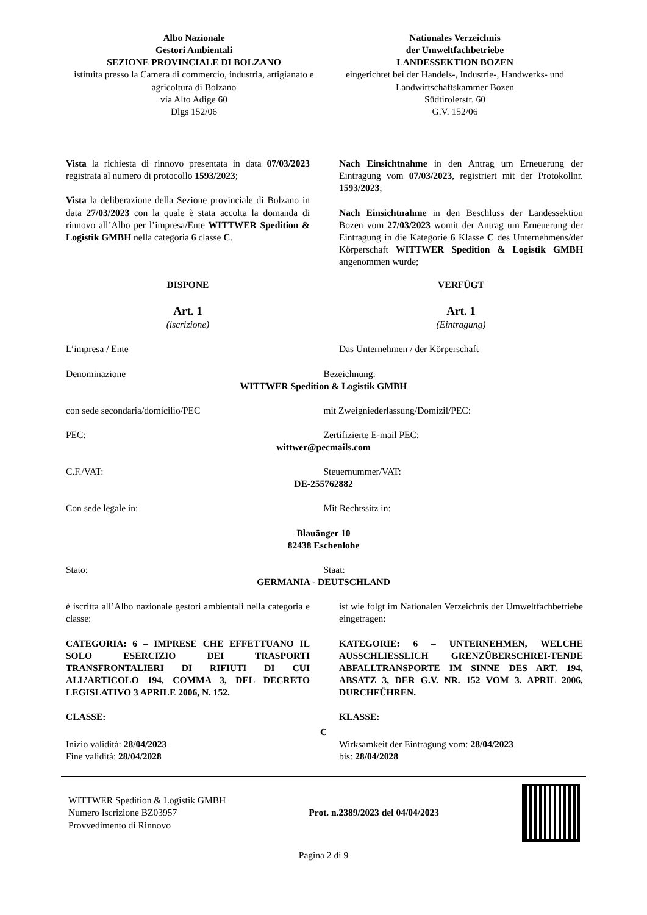Albo Nazionale
Gestori Ambientali
SEZIONE PROVINCIALE DI BOLZANO
istituita presso la Camera di commercio, industria, artigianato e agricoltura di Bolzano
via Alto Adige 60
Dlgs 152/06
Nationales Verzeichnis
der Umweltfachbetriebe
LANDESSEKTION BOZEN
eingerichtet bei der Handels-, Industrie-, Handwerks- und Landwirtschaftskammer Bozen
Südtirolerstr. 60
G.V. 152/06
Vista la richiesta di rinnovo presentata in data 07/03/2023 registrata al numero di protocollo 1593/2023;
Vista la deliberazione della Sezione provinciale di Bolzano in data 27/03/2023 con la quale è stata accolta la domanda di rinnovo all’Albo per l’impresa/Ente WITTWER Spedition & Logistik GMBH nella categoria 6 classe C.
Nach Einsichtnahme in den Antrag um Erneuerung der Eintragung vom 07/03/2023, registriert mit der Protokollnr. 1593/2023;
Nach Einsichtnahme in den Beschluss der Landessektion Bozen vom 27/03/2023 womit der Antrag um Erneuerung der Eintragung in die Kategorie 6 Klasse C des Unternehmens/der Körperschaft WITTWER Spedition & Logistik GMBH angenommen wurde;
DISPONE
Art. 1
(iscrizione)
VERFÜGT
Art. 1
(Eintragung)
L’impresa / Ente Das Unternehmen / der Körperschaft
Denominazione Bezeichnung:
WITTWER Spedition & Logistik GMBH
con sede secondaria/domicilio/PEC mit Zweigniederlassung/Domizil/PEC:
PEC: Zertifizierte E-mail PEC:
wittwer@pecmails.com
C.F./VAT: Steuernummer/VAT:
DE-255762882
Con sede legale in: Mit Rechtssitz in:
Blauänger 10
82438 Eschenlohe
Stato: Staat:
GERMANIA - DEUTSCHLAND
è iscritta all’Albo nazionale gestori ambientali nella categoria e classe:
CATEGORIA: 6 – IMPRESE CHE EFFETTUANO IL SOLO ESERCIZIO DEI TRASPORTI TRANSFRONTALIERI DI RIFIUTI DI CUI ALL’ARTICOLO 194, COMMA 3, DEL DECRETO LEGISLATIVO 3 APRILE 2006, N. 152.
CLASSE:
ist wie folgt im Nationalen Verzeichnis der Umweltfachbetriebe eingetragen:
KATEGORIE: 6 – UNTERNEHMEN, WELCHE AUSSCHLIESSLICH GRENZÜBERSCHREI-TENDE ABFALLTRANSPORTE IM SINNE DES ART. 194, ABSATZ 3, DER G.V. NR. 152 VOM 3. APRIL 2006, DURCHFÜHREN.
KLASSE:
C
Inizio validità: 28/04/2023
Fine validità: 28/04/2028
Wirksamkeit der Eintragung vom: 28/04/2023
bis: 28/04/2028
WITTWER Spedition & Logistik GMBH
Numero Iscrizione BZ03957
Provvedimento di Rinnovo
Prot. n.2389/2023 del 04/04/2023
Pagina 2 di 9